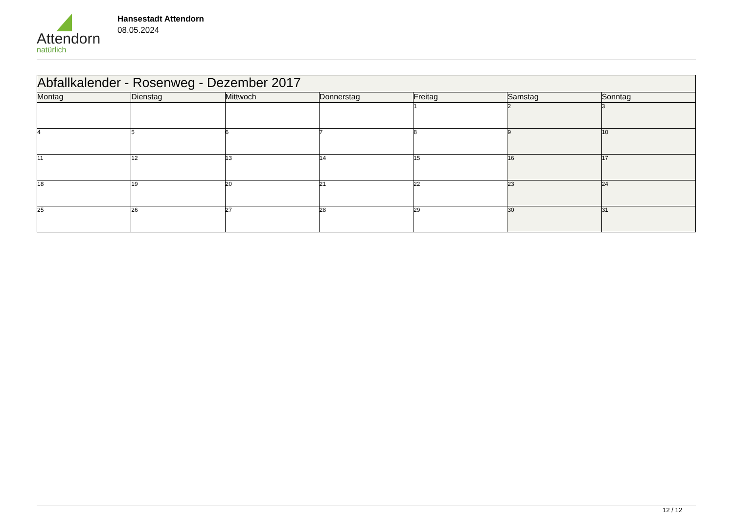Attendorn
natürlich
Hansestadt Attendorn
08.05.2024
| Abfallkalender - Rosenweg - Dezember 2017 | | | | | | |
| Montag | Dienstag | Mittwoch | Donnerstag | Freitag | Samstag | Sonntag |
| | | | | 1 | 2 | 3 |
| 4 | 5 | 6 | 7 | 8 | 9 | 10 |
| 11 | 12 | 13 | 14 | 15 | 16 | 17 |
| 18 | 19 | 20 | 21 | 22 | 23 | 24 |
| 25 | 26 | 27 | 28 | 29 | 30 | 31 |
12 / 12